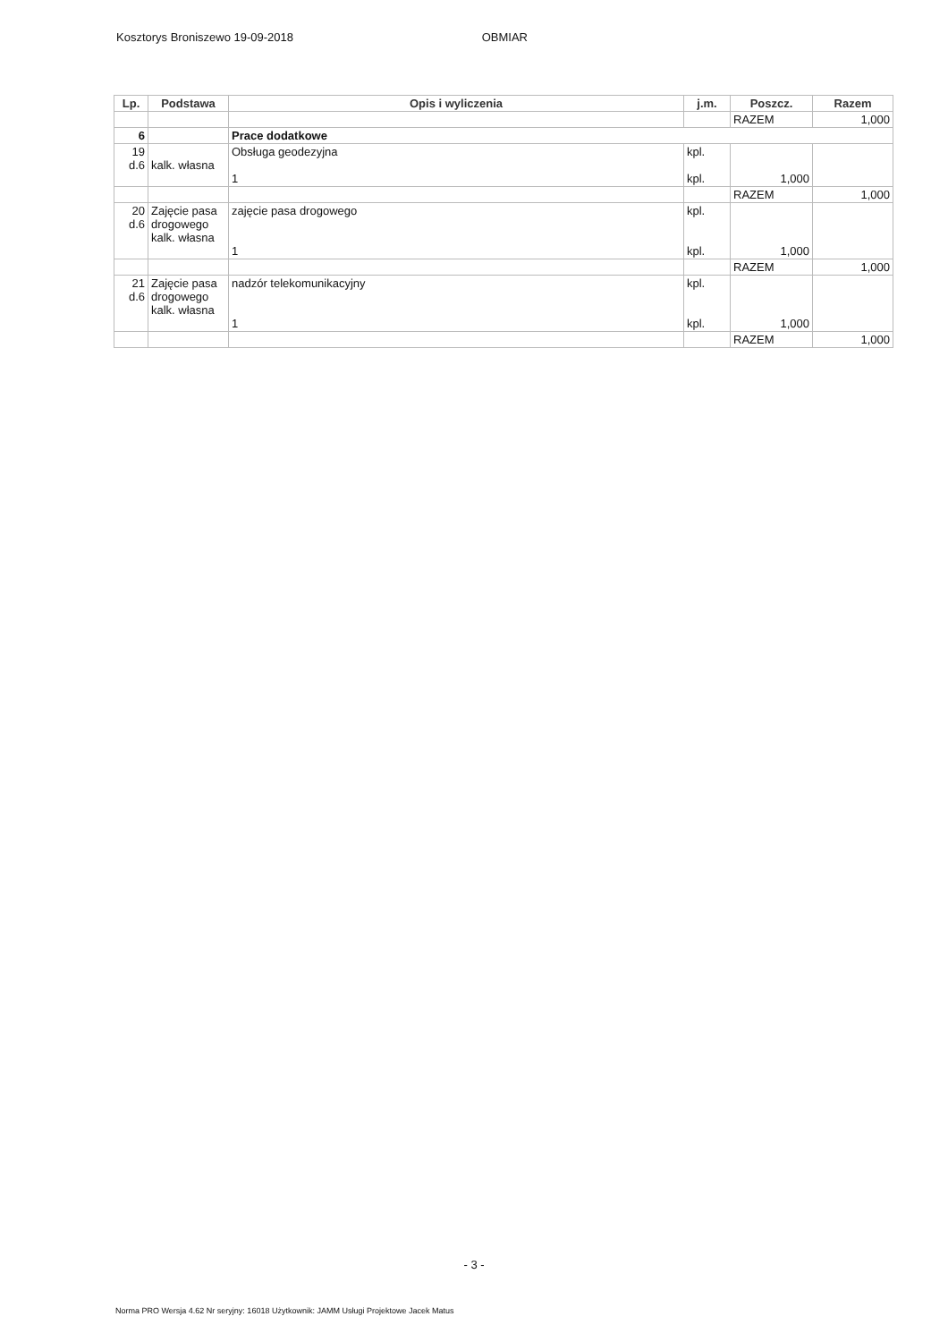Kosztorys Broniszewo 19-09-2018 OBMIAR
| Lp. | Podstawa | Opis i wyliczenia | j.m. | Poszcz. | Razem |
| --- | --- | --- | --- | --- | --- |
| | | | | RAZEM | 1,000 |
| 6 | | Prace dodatkowe | | | |
| 19 d.6 | kalk. własna | Obsługa geodezyjna 1 | kpl. kpl. | 1,000 | |
| | | | | RAZEM | 1,000 |
| 20 d.6 | Zajęcie pasa drogowego kalk. własna | zajęcie pasa drogowego 1 | kpl. kpl. | 1,000 | |
| | | | | RAZEM | 1,000 |
| 21 d.6 | Zajęcie pasa drogowego kalk. własna | nadzór telekomunikacyjny 1 | kpl. kpl. | 1,000 | |
| | | | | RAZEM | 1,000 |
- 3 -
Norma PRO Wersja 4.62 Nr seryjny: 16018 Użytkownik: JAMM Usługi Projektowe Jacek Matus